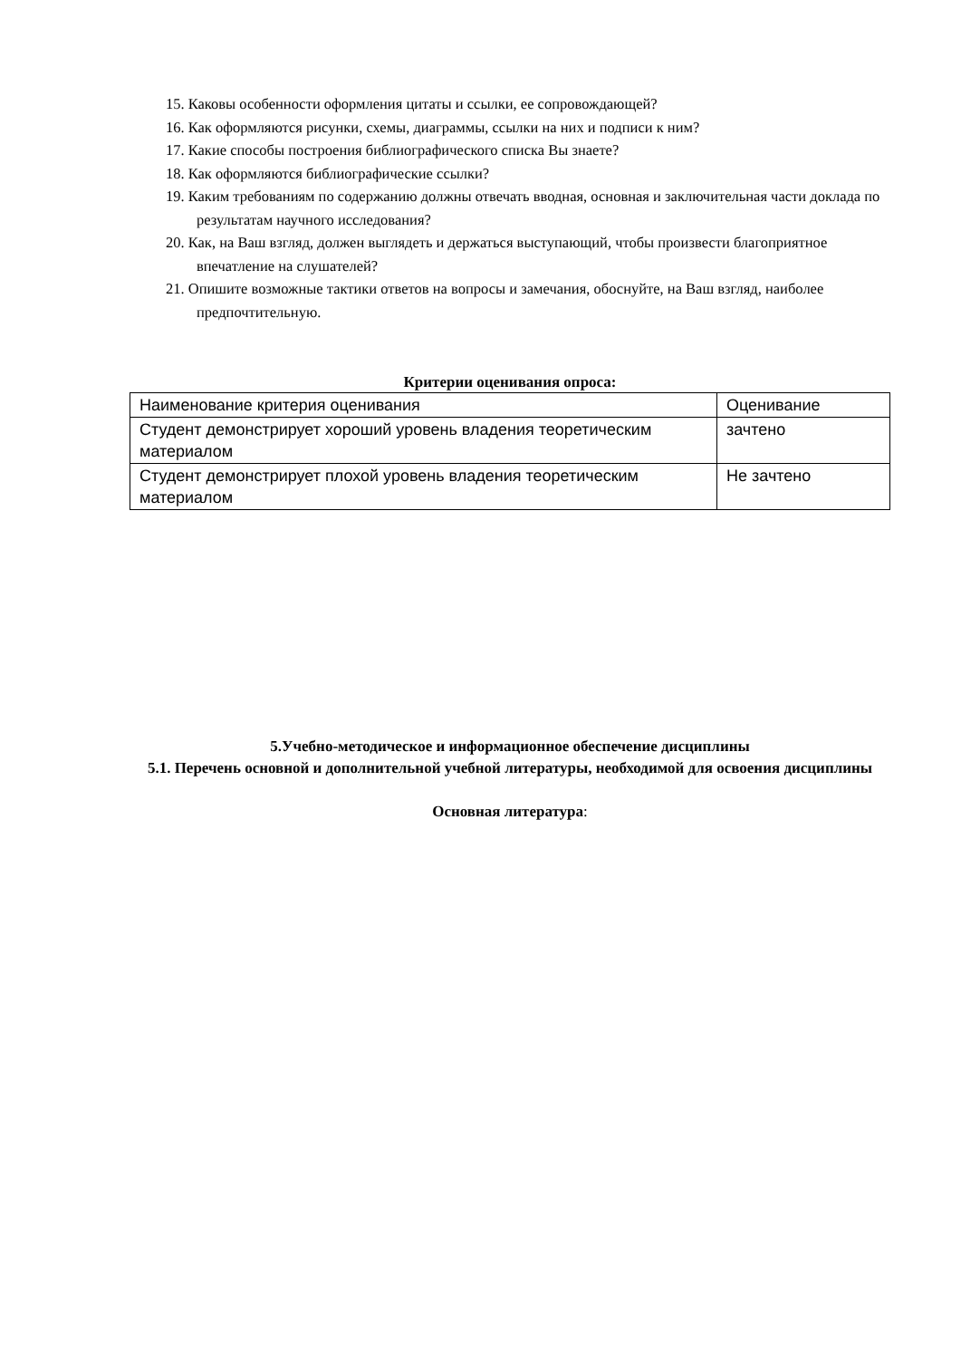15. Каковы особенности оформления цитаты и ссылки, ее сопровождающей?
16. Как оформляются рисунки, схемы, диаграммы, ссылки на них и подписи к ним?
17. Какие способы построения библиографического списка Вы знаете?
18. Как оформляются библиографические ссылки?
19. Каким требованиям по содержанию должны отвечать вводная, основная и заключительная части доклада по результатам научного исследования?
20. Как, на Ваш взгляд, должен выглядеть и держаться выступающий, чтобы произвести благоприятное впечатление на слушателей?
21. Опишите возможные тактики ответов на вопросы и замечания, обоснуйте, на Ваш взгляд, наиболее предпочтительную.
Критерии оценивания опроса:
| Наименование критерия оценивания | Оценивание |
| Студент демонстрирует хороший уровень владения теоретическим материалом | зачтено |
| Студент демонстрирует плохой уровень владения теоретическим материалом | Не зачтено |
5.Учебно-методическое и информационное обеспечение дисциплины
5.1. Перечень основной и дополнительной учебной литературы, необходимой для освоения дисциплины
Основная литература: